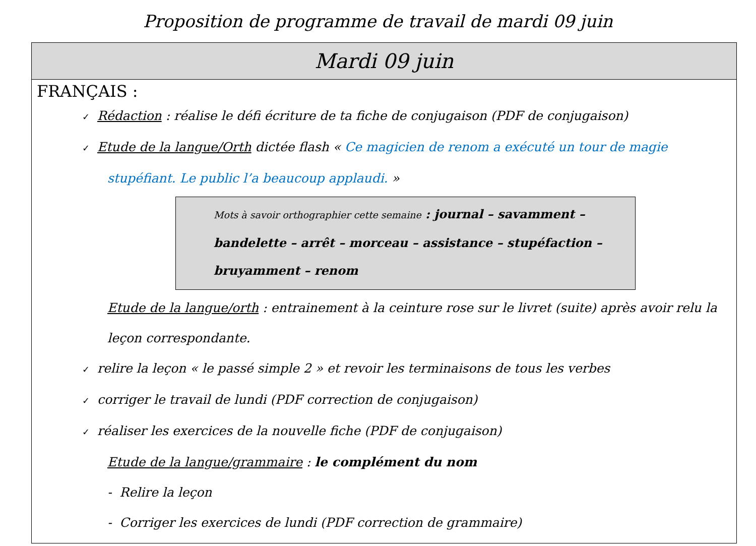Proposition de programme de travail de mardi 09 juin
| Mardi 09 juin |
| --- |
| FRANÇAIS : ✓ Rédaction : réalise le défi écriture de ta fiche de conjugaison (PDF de conjugaison) ✓ Etude de la langue/Orth dictée flash « Ce magicien de renom a exécuté un tour de magie stupéfiant. Le public l’a beaucoup applaudi. » Mots à savoir orthographier cette semaine : journal – savamment – bandelette – arrêt – morceau – assistance – stupéfaction – bruyamment – renom Etude de la langue/orth : entrainement à la ceinture rose sur le livret (suite) après avoir relu la leçon correspondante. ✓ relire la leçon « le passé simple 2 » et revoir les terminaisons de tous les verbes ✓ corriger le travail de lundi (PDF correction de conjugaison) ✓ réaliser les exercices de la nouvelle fiche (PDF de conjugaison) Etude de la langue/grammaire : le complément du nom - Relire la leçon - Corriger les exercices de lundi (PDF correction de grammaire) |